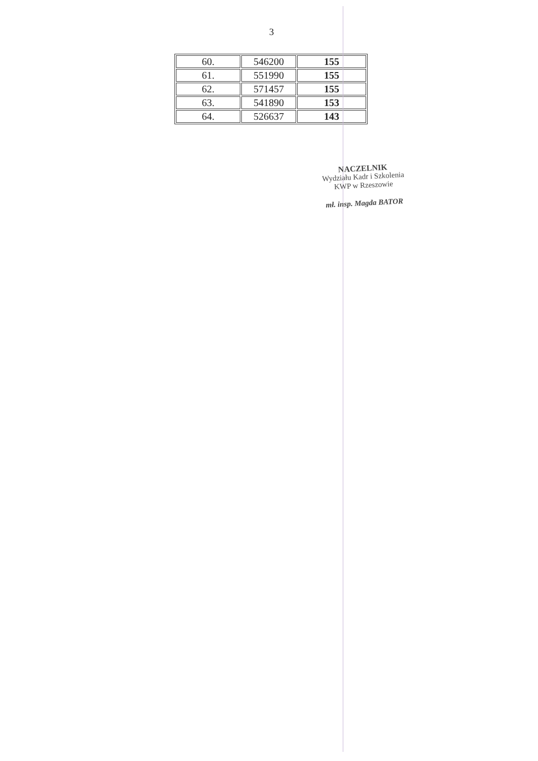3
| 60. | 546200 | 155 |
| 61. | 551990 | 155 |
| 62. | 571457 | 155 |
| 63. | 541890 | 153 |
| 64. | 526637 | 143 |
NACZELNIK
Wydziału Kadr i Szkolenia
KWP w Rzeszowie
mł. insp. Magda BATOR